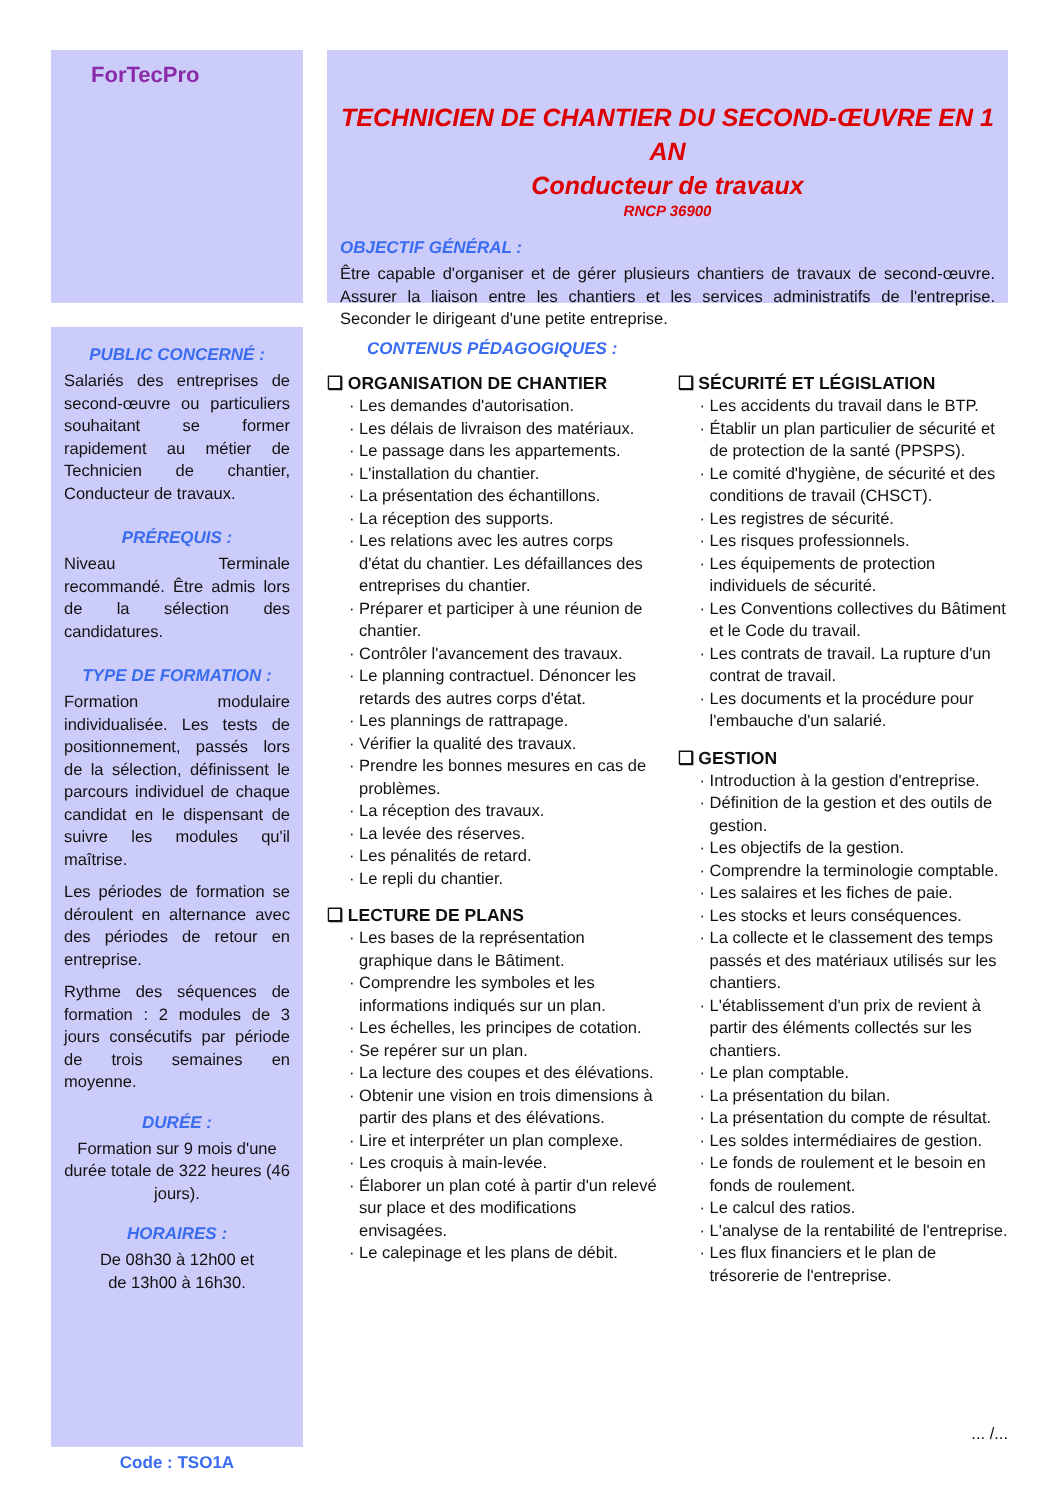ForTecPro
TECHNICIEN DE CHANTIER DU SECOND-ŒUVRE EN 1 AN
Conducteur de travaux
RNCP 36900
OBJECTIF GÉNÉRAL :
Être capable d'organiser et de gérer plusieurs chantiers de travaux de second-œuvre. Assurer la liaison entre les chantiers et les services administratifs de l'entreprise. Seconder le dirigeant d'une petite entreprise.
PUBLIC CONCERNÉ :
Salariés des entreprises de second-œuvre ou particuliers souhaitant se former rapidement au métier de Technicien de chantier, Conducteur de travaux.
PRÉREQUIS :
Niveau Terminale recommandé. Être admis lors de la sélection des candidatures.
TYPE DE FORMATION :
Formation modulaire individualisée. Les tests de positionnement, passés lors de la sélection, définissent le parcours individuel de chaque candidat en le dispensant de suivre les modules qu'il maîtrise.
Les périodes de formation se déroulent en alternance avec des périodes de retour en entreprise.
Rythme des séquences de formation : 2 modules de 3 jours consécutifs par période de trois semaines en moyenne.
DURÉE :
Formation sur 9 mois d'une durée totale de 322 heures (46 jours).
HORAIRES :
De 08h30 à 12h00 et
de 13h00 à 16h30.
Code : TSO1A
CONTENUS PÉDAGOGIQUES :
❑ ORGANISATION DE CHANTIER
· Les demandes d'autorisation.
· Les délais de livraison des matériaux.
· Le passage dans les appartements.
· L'installation du chantier.
· La présentation des échantillons.
· La réception des supports.
· Les relations avec les autres corps d'état du chantier. Les défaillances des entreprises du chantier.
· Préparer et participer à une réunion de chantier.
· Contrôler l'avancement des travaux.
· Le planning contractuel. Dénoncer les retards des autres corps d'état.
· Les plannings de rattrapage.
· Vérifier la qualité des travaux.
· Prendre les bonnes mesures en cas de problèmes.
· La réception des travaux.
· La levée des réserves.
· Les pénalités de retard.
· Le repli du chantier.
❑ LECTURE DE PLANS
· Les bases de la représentation graphique dans le Bâtiment.
· Comprendre les symboles et les informations indiqués sur un plan.
· Les échelles, les principes de cotation.
· Se repérer sur un plan.
· La lecture des coupes et des élévations.
· Obtenir une vision en trois dimensions à partir des plans et des élévations.
· Lire et interpréter un plan complexe.
· Les croquis à main-levée.
· Élaborer un plan coté à partir d'un relevé sur place et des modifications envisagées.
· Le calepinage et les plans de débit.
❑ SÉCURITÉ ET LÉGISLATION
· Les accidents du travail dans le BTP.
· Établir un plan particulier de sécurité et de protection de la santé (PPSPS).
· Le comité d'hygiène, de sécurité et des conditions de travail (CHSCT).
· Les registres de sécurité.
· Les risques professionnels.
· Les équipements de protection individuels de sécurité.
· Les Conventions collectives du Bâtiment et le Code du travail.
· Les contrats de travail. La rupture d'un contrat de travail.
· Les documents et la procédure pour l'embauche d'un salarié.
❑ GESTION
· Introduction à la gestion d'entreprise.
· Définition de la gestion et des outils de gestion.
· Les objectifs de la gestion.
· Comprendre la terminologie comptable.
· Les salaires et les fiches de paie.
· Les stocks et leurs conséquences.
· La collecte et le classement des temps passés et des matériaux utilisés sur les chantiers.
· L'établissement d'un prix de revient à partir des éléments collectés sur les chantiers.
· Le plan comptable.
· La présentation du bilan.
· La présentation du compte de résultat.
· Les soldes intermédiaires de gestion.
· Le fonds de roulement et le besoin en fonds de roulement.
· Le calcul des ratios.
· L'analyse de la rentabilité de l'entreprise.
· Les flux financiers et le plan de trésorerie de l'entreprise.
... /...